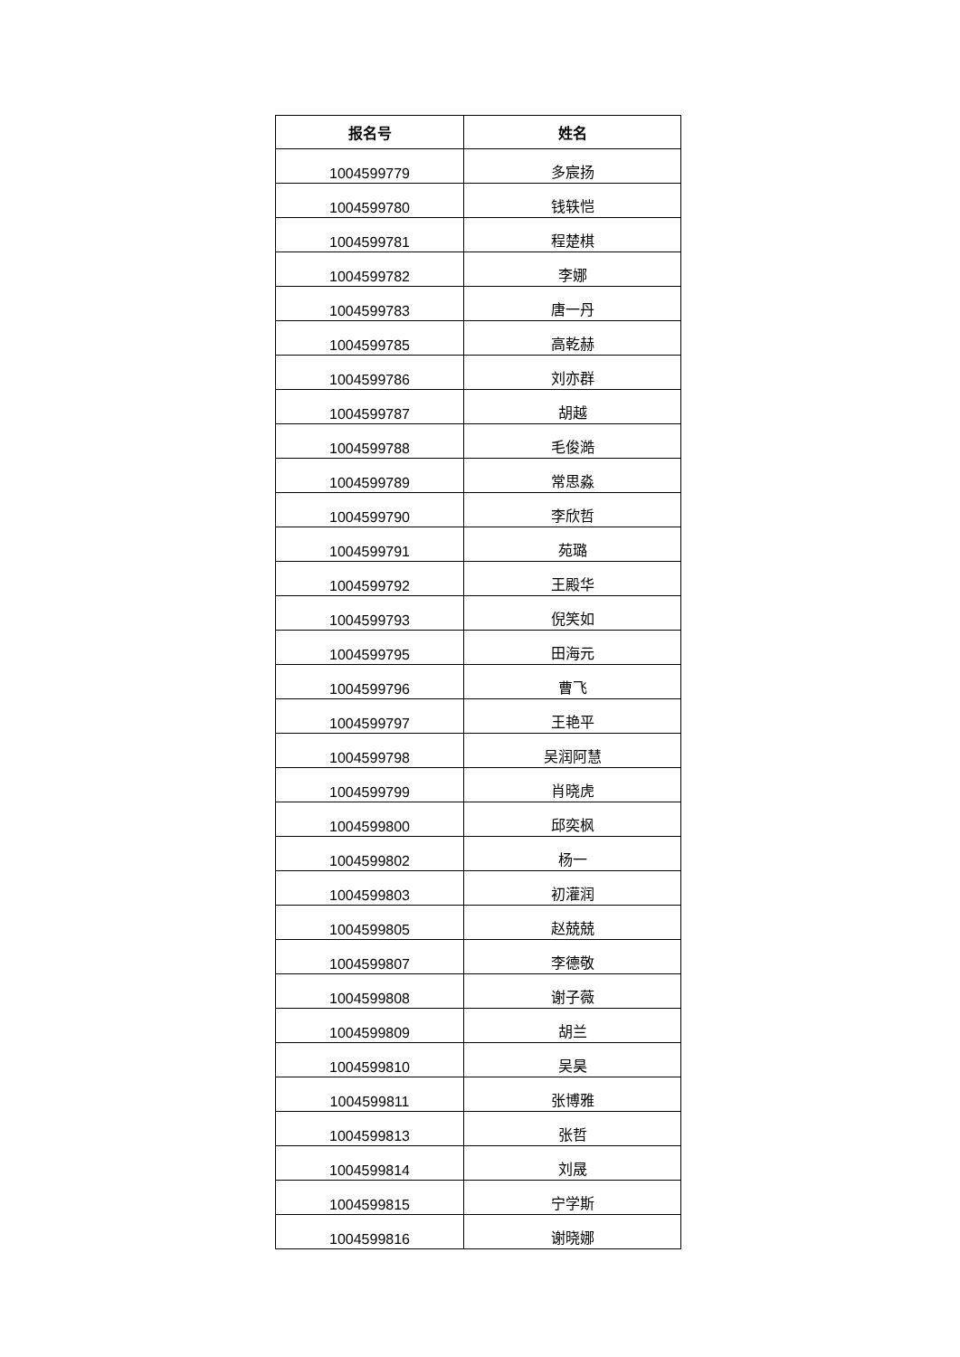| 报名号 | 姓名 |
| --- | --- |
| 1004599779 | 多宸扬 |
| 1004599780 | 钱轶恺 |
| 1004599781 | 程楚棋 |
| 1004599782 | 李娜 |
| 1004599783 | 唐一丹 |
| 1004599785 | 高乾赫 |
| 1004599786 | 刘亦群 |
| 1004599787 | 胡越 |
| 1004599788 | 毛俊澔 |
| 1004599789 | 常思淼 |
| 1004599790 | 李欣哲 |
| 1004599791 | 苑璐 |
| 1004599792 | 王殿华 |
| 1004599793 | 倪笑如 |
| 1004599795 | 田海元 |
| 1004599796 | 曹飞 |
| 1004599797 | 王艳平 |
| 1004599798 | 吴润阿慧 |
| 1004599799 | 肖晓虎 |
| 1004599800 | 邱奕枫 |
| 1004599802 | 杨一 |
| 1004599803 | 初灌润 |
| 1004599805 | 赵兢兢 |
| 1004599807 | 李德敬 |
| 1004599808 | 谢子薇 |
| 1004599809 | 胡兰 |
| 1004599810 | 吴昊 |
| 1004599811 | 张博雅 |
| 1004599813 | 张哲 |
| 1004599814 | 刘晟 |
| 1004599815 | 宁学斯 |
| 1004599816 | 谢晓娜 |